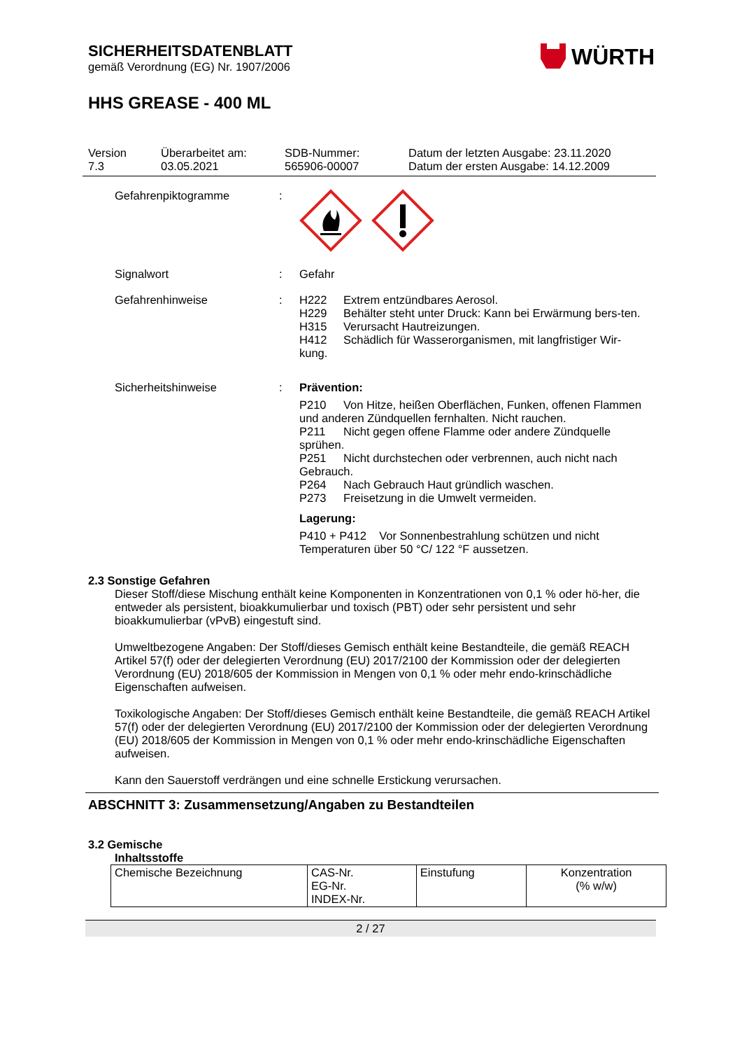SICHERHEITSDATENBLATT
gemäß Verordnung (EG) Nr. 1907/2006
WÜRTH
HHS GREASE - 400 ML
Version
7.3
Überarbeitet am:
03.05.2021
SDB-Nummer:
565906-00007
Datum der letzten Ausgabe: 23.11.2020
Datum der ersten Ausgabe: 14.12.2009
Gefahrenpiktogramme :
Signalwort : Gefahr
Gefahrenhinweise : H222 Extrem entzündbares Aerosol.
H229 Behälter steht unter Druck: Kann bei Erwärmung bers-ten.
H315 Verursacht Hautreizungen.
H412 Schädlich für Wasserorganismen, mit langfristiger Wir-kung.
Sicherheitshinweise : Prävention:
P210 Von Hitze, heißen Oberflächen, Funken, offenen Flammen und anderen Zündquellen fernhalten. Nicht rauchen.
P211 Nicht gegen offene Flamme oder andere Zündquelle sprühen.
P251 Nicht durchstechen oder verbrennen, auch nicht nach Gebrauch.
P264 Nach Gebrauch Haut gründlich waschen.
P273 Freisetzung in die Umwelt vermeiden.
Lagerung:
P410 + P412 Vor Sonnenbestrahlung schützen und nicht Temperaturen über 50 °C/ 122 °F aussetzen.
2.3 Sonstige Gefahren
Dieser Stoff/diese Mischung enthält keine Komponenten in Konzentrationen von 0,1 % oder hö-her, die entweder als persistent, bioakkumulierbar und toxisch (PBT) oder sehr persistent und sehr bioakkumulierbar (vPvB) eingestuft sind.
Umweltbezogene Angaben: Der Stoff/dieses Gemisch enthält keine Bestandteile, die gemäß REACH Artikel 57(f) oder der delegierten Verordnung (EU) 2017/2100 der Kommission oder der delegierten Verordnung (EU) 2018/605 der Kommission in Mengen von 0,1 % oder mehr endo-krinschädliche Eigenschaften aufweisen.
Toxikologische Angaben: Der Stoff/dieses Gemisch enthält keine Bestandteile, die gemäß REACH Artikel 57(f) oder der delegierten Verordnung (EU) 2017/2100 der Kommission oder der delegierten Verordnung (EU) 2018/605 der Kommission in Mengen von 0,1 % oder mehr endo-krinschädliche Eigenschaften aufweisen.
Kann den Sauerstoff verdrängen und eine schnelle Erstickung verursachen.
ABSCHNITT 3: Zusammensetzung/Angaben zu Bestandteilen
3.2 Gemische
Inhaltsstoffe
| Chemische Bezeichnung | CAS-Nr. EG-Nr. INDEX-Nr. | Einstufung | Konzentration (% w/w) |
2 / 27